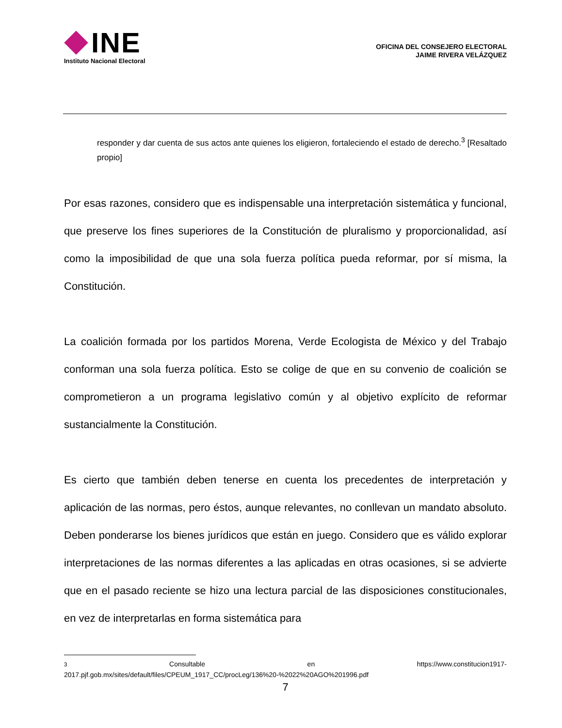INE
Instituto Nacional Electoral
OFICINA DEL CONSEJERO ELECTORAL
JAIME RIVERA VELÁZQUEZ
responder y dar cuenta de sus actos ante quienes los eligieron, fortaleciendo el estado de derecho.<sup>3</sup> [Resaltado propio]
Por esas razones, considero que es indispensable una interpretación sistemática y funcional, que preserve los fines superiores de la Constitución de pluralismo y proporcionalidad, así como la imposibilidad de que una sola fuerza política pueda reformar, por sí misma, la Constitución.
La coalición formada por los partidos Morena, Verde Ecologista de México y del Trabajo conforman una sola fuerza política. Esto se colige de que en su convenio de coalición se comprometieron a un programa legislativo común y al objetivo explícito de reformar sustancialmente la Constitución.
Es cierto que también deben tenerse en cuenta los precedentes de interpretación y aplicación de las normas, pero éstos, aunque relevantes, no conllevan un mandato absoluto. Deben ponderarse los bienes jurídicos que están en juego. Considero que es válido explorar interpretaciones de las normas diferentes a las aplicadas en otras ocasiones, si se advierte que en el pasado reciente se hizo una lectura parcial de las disposiciones constitucionales, en vez de interpretarlas en forma sistemática para
<sup>3</sup> Consultable en https://www.constitucion1917-
2017.pjf.gob.mx/sites/default/files/CPEUM_1917_CC/procLeg/136%20-%2022%20AGO%201996.pdf
7